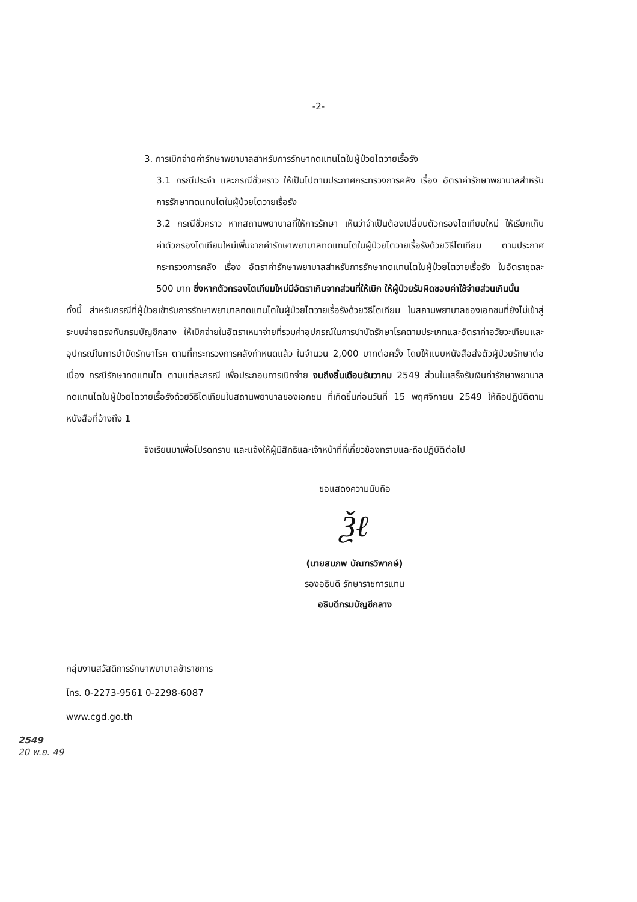-2-
3. การเบิกจ่ายค่ารักษาพยาบาลสำหรับการรักษาทดแทนไตในผู้ป่วยไตวายเรื้อรัง
3.1 กรณีประจำ และกรณีชั่วคราว ให้เป็นไปตามประกาศกระทรวงการคลัง เรื่อง อัตราค่ารักษาพยาบาลสำหรับการรักษาทดแทนไตในผู้ป่วยไตวายเรื้อรัง
3.2 กรณีชั่วคราว หากสถานพยาบาลที่ให้การรักษา เห็นว่าจำเป็นต้องเปลี่ยนตัวกรองไตเทียมใหม่ ให้เรียกเก็บค่าตัวกรองไตเทียมใหม่เพิ่มจากค่ารักษาพยาบาลทดแทนไตในผู้ป่วยไตวายเรื้อรังด้วยวิธีไตเทียม ตามประกาศกระทรวงการคลัง เรื่อง อัตราค่ารักษาพยาบาลสำหรับการรักษาทดแทนไตในผู้ป่วยไตวายเรื้อรัง ในอัตราชุดละ 500 บาท ซึ่งหากตัวกรองไตเทียมใหม่มีอัตราเกินจากส่วนที่ให้เบิก ให้ผู้ป่วยรับผิดชอบค่าใช้จ่ายส่วนเกินนั้น
ทั้งนี้ สำหรับกรณีที่ผู้ป่วยเข้ารับการรักษาพยาบาลทดแทนไตในผู้ป่วยไตวายเรื้อรังด้วยวิธีไตเทียม ในสถานพยาบาลของเอกชนที่ยังไม่เข้าสู่ระบบจ่ายตรงกับกรมบัญชีกลาง ให้เบิกจ่ายในอัตราเหมาจ่ายที่รวมค่าอุปกรณ์ในการบำบัดรักษาโรคตามประเภทและอัตราค่าอวัยวะเทียมและอุปกรณ์ในการบำบัดรักษาโรค ตามที่กระทรวงการคลังกำหนดแล้ว ในจำนวน 2,000 บาทต่อครั้ง โดยให้แนบหนังสือส่งตัวผู้ป่วยรักษาต่อเนื่อง กรณีรักษาทดแทนไต ตามแต่ละกรณี เพื่อประกอบการเบิกจ่าย จนถึงสิ้นเดือนธันวาคม 2549 ส่วนใบเสร็จรับเงินค่ารักษาพยาบาลทดแทนไตในผู้ป่วยไตวายเรื้อรังด้วยวิธีไตเทียมในสถานพยาบาลของเอกชน ที่เกิดขึ้นก่อนวันที่ 15 พฤศจิกายน 2549 ให้ถือปฏิบัติตามหนังสือที่อ้างถึง 1
จึงเรียนมาเพื่อโปรดทราบ และแจ้งให้ผู้มีสิทธิและเจ้าหน้าที่ที่เกี่ยวข้องทราบและถือปฏิบัติต่อไป
ขอแสดงความนับถือ
Ѯℓ
(นายสมภพ บัณฑรวิพากษ์)
รองอธิบดี รักษาราชการแทน
อธิบดีกรมบัญชีกลาง
กลุ่มงานสวัสดิการรักษาพยาบาลข้าราชการ
โทร. 0-2273-9561 0-2298-6087
www.cgd.go.th
2549
20 พ.ย. 49